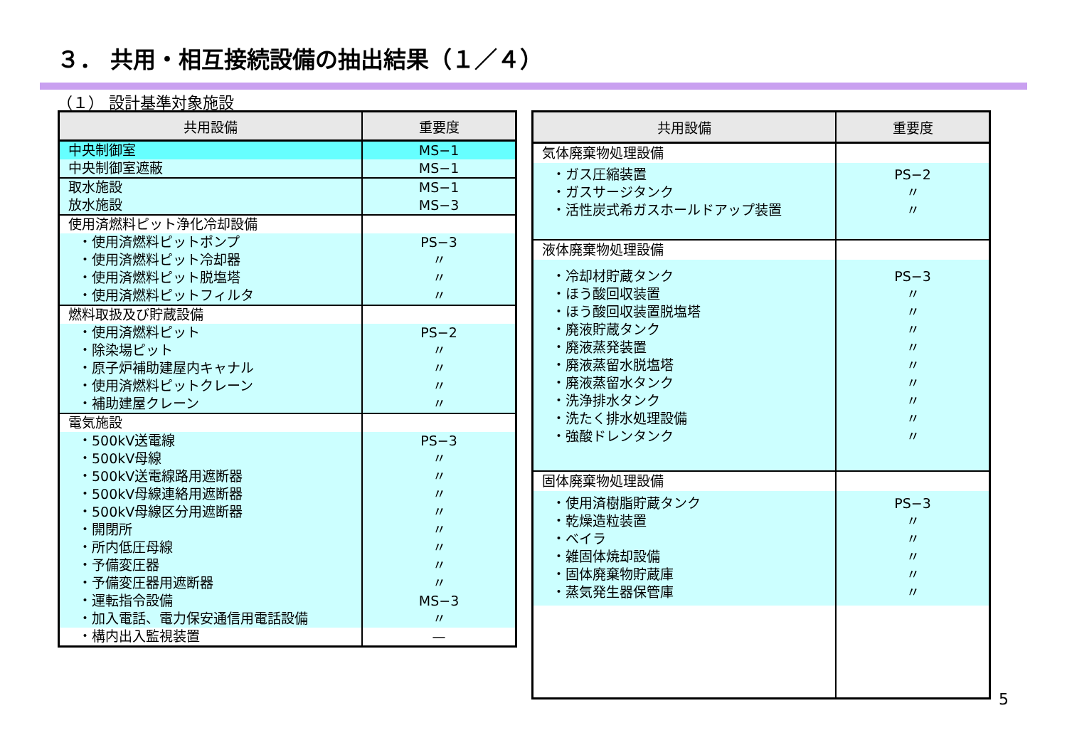３． 共用・相互接続設備の抽出結果（１／４）
（１） 設計基準対象施設
| 共用設備 | 重要度 |
| --- | --- |
| 中央制御室 | MS−1 |
| 中央制御室遮蔽 | MS−1 |
| 取水施設 放水施設 | MS−1 MS−3 |
| 使用済燃料ピット浄化冷却設備 | |
| ・使用済燃料ピットポンプ ・使用済燃料ピット冷却器 ・使用済燃料ピット脱塩塔 ・使用済燃料ピットフィルタ | PS−3 〃 〃 〃 |
| 燃料取扱及び貯蔵設備 | |
| ・使用済燃料ピット ・除染場ピット ・原子炉補助建屋内キャナル ・使用済燃料ピットクレーン ・補助建屋クレーン | PS−2 〃 〃 〃 〃 |
| 電気施設 | |
| ・500kV送電線 ・500kV母線 ・500kV送電線路用遮断器 ・500kV母線連絡用遮断器 ・500kV母線区分用遮断器 ・開閉所 ・所内低圧母線 ・予備変圧器 ・予備変圧器用遮断器 ・運転指令設備 ・加入電話、電力保安通信用電話設備 | PS−3 〃 〃 〃 〃 〃 〃 〃 〃 MS−3 〃 |
| ・構内出入監視装置 | — |
| 共用設備 | 重要度 |
| --- | --- |
| 気体廃棄物処理設備 | |
| ・ガス圧縮装置 ・ガスサージタンク ・活性炭式希ガスホールドアップ装置 | PS−2 〃 〃 |
| 液体廃棄物処理設備 | |
| ・冷却材貯蔵タンク ・ほう酸回収装置 ・ほう酸回収装置脱塩塔 ・廃液貯蔵タンク ・廃液蒸発装置 ・廃液蒸留水脱塩塔 ・廃液蒸留水タンク ・洗浄排水タンク ・洗たく排水処理設備 ・強酸ドレンタンク | PS−3 〃 〃 〃 〃 〃 〃 〃 〃 〃 |
| 固体廃棄物処理設備 | |
| ・使用済樹脂貯蔵タンク ・乾燥造粒装置 ・ベイラ ・雑固体焼却設備 ・固体廃棄物貯蔵庫 ・蒸気発生器保管庫 | PS−3 〃 〃 〃 〃 〃 |
5